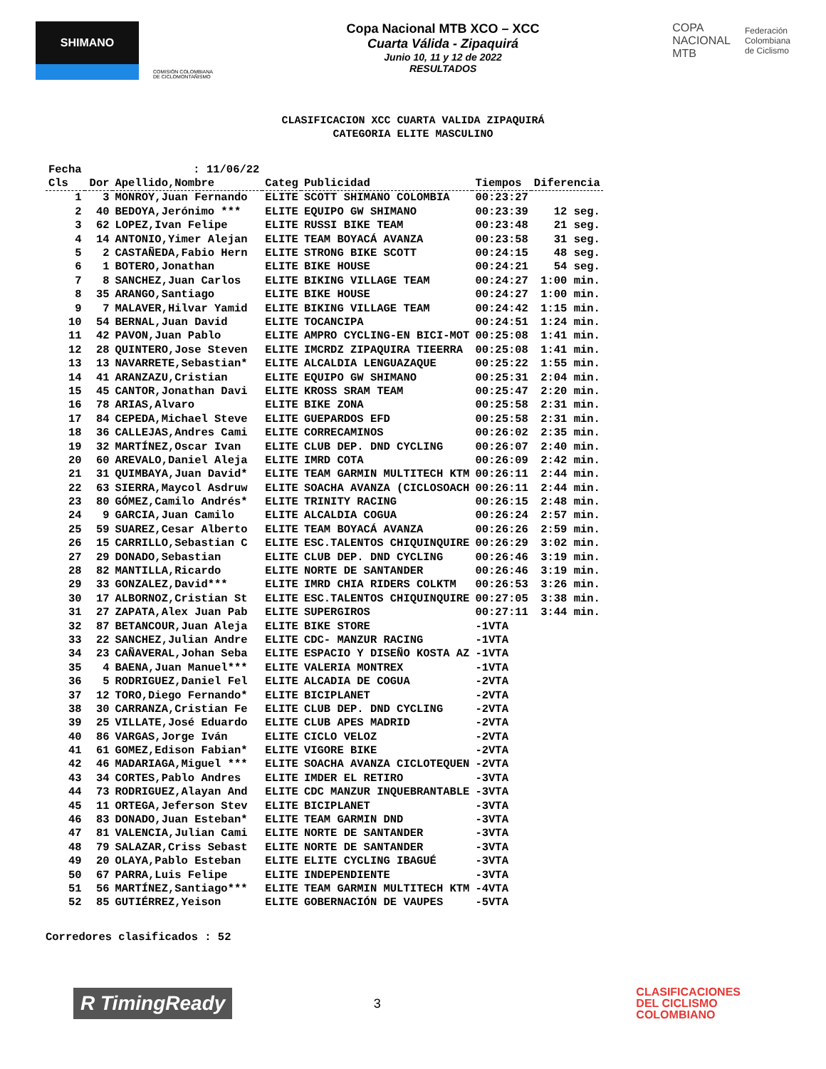SHIMANO
COMISIÓN COLOMBIANA DE CICLOMONTAÑISMO
Copa Nacional MTB XCO – XCC
Cuarta Válida - Zipaquirá
Junio 10, 11 y 12 de 2022
RESULTADOS
COPA
NACIONAL
MTB
Federación
Colombiana
de Ciclismo
CLASIFICACION XCC CUARTA VALIDA ZIPAQUIRÁ
CATEGORIA ELITE MASCULINO
| Fecha | : 11/06/22 | | | | | |
| --- | --- | --- | --- | --- | --- | --- |
| Cls | Dor | Apellido,Nombre | Categ | Publicidad | Tiempos | Diferencia |
| 1 | 3 | MONROY,Juan Fernando | ELITE | SCOTT SHIMANO COLOMBIA | 00:23:27 | |
| 2 | 40 | BEDOYA,Jerónimo *** | ELITE | EQUIPO GW SHIMANO | 00:23:39 | 12 seg. |
| 3 | 62 | LOPEZ,Ivan Felipe | ELITE | RUSSI BIKE TEAM | 00:23:48 | 21 seg. |
| 4 | 14 | ANTONIO,Yimer Alejan | ELITE | TEAM BOYACÁ AVANZA | 00:23:58 | 31 seg. |
| 5 | 2 | CASTAÑEDA,Fabio Hern | ELITE | STRONG BIKE SCOTT | 00:24:15 | 48 seg. |
| 6 | 1 | BOTERO,Jonathan | ELITE | BIKE HOUSE | 00:24:21 | 54 seg. |
| 7 | 8 | SANCHEZ,Juan Carlos | ELITE | BIKING VILLAGE TEAM | 00:24:27 | 1:00 min. |
| 8 | 35 | ARANGO,Santiago | ELITE | BIKE HOUSE | 00:24:27 | 1:00 min. |
| 9 | 7 | MALAVER,Hilvar Yamid | ELITE | BIKING VILLAGE TEAM | 00:24:42 | 1:15 min. |
| 10 | 54 | BERNAL,Juan David | ELITE | TOCANCIPA | 00:24:51 | 1:24 min. |
| 11 | 42 | PAVON,Juan Pablo | ELITE | AMPRO CYCLING-EN BICI-MOT | 00:25:08 | 1:41 min. |
| 12 | 28 | QUINTERO,Jose Steven | ELITE | IMCRDZ ZIPAQUIRA TIEERRA | 00:25:08 | 1:41 min. |
| 13 | 13 | NAVARRETE,Sebastian* | ELITE | ALCALDIA LENGUAZAQUE | 00:25:22 | 1:55 min. |
| 14 | 41 | ARANZAZU,Cristian | ELITE | EQUIPO GW SHIMANO | 00:25:31 | 2:04 min. |
| 15 | 45 | CANTOR,Jonathan Davi | ELITE | KROSS SRAM TEAM | 00:25:47 | 2:20 min. |
| 16 | 78 | ARIAS,Alvaro | ELITE | BIKE ZONA | 00:25:58 | 2:31 min. |
| 17 | 84 | CEPEDA,Michael Steve | ELITE | GUEPARDOS EFD | 00:25:58 | 2:31 min. |
| 18 | 36 | CALLEJAS,Andres Cami | ELITE | CORRECAMINOS | 00:26:02 | 2:35 min. |
| 19 | 32 | MARTÍNEZ,Oscar Ivan | ELITE | CLUB DEP. DND CYCLING | 00:26:07 | 2:40 min. |
| 20 | 60 | AREVALO,Daniel Aleja | ELITE | IMRD COTA | 00:26:09 | 2:42 min. |
| 21 | 31 | QUIMBAYA,Juan David* | ELITE | TEAM GARMIN MULTITECH KTM | 00:26:11 | 2:44 min. |
| 22 | 63 | SIERRA,Maycol Asdruw | ELITE | SOACHA AVANZA (CICLOSOACH | 00:26:11 | 2:44 min. |
| 23 | 80 | GÓMEZ,Camilo Andrés* | ELITE | TRINITY RACING | 00:26:15 | 2:48 min. |
| 24 | 9 | GARCIA,Juan Camilo | ELITE | ALCALDIA COGUA | 00:26:24 | 2:57 min. |
| 25 | 59 | SUAREZ,Cesar Alberto | ELITE | TEAM BOYACÁ AVANZA | 00:26:26 | 2:59 min. |
| 26 | 15 | CARRILLO,Sebastian C | ELITE | ESC.TALENTOS CHIQUINQUIRE | 00:26:29 | 3:02 min. |
| 27 | 29 | DONADO,Sebastian | ELITE | CLUB DEP. DND CYCLING | 00:26:46 | 3:19 min. |
| 28 | 82 | MANTILLA,Ricardo | ELITE | NORTE DE SANTANDER | 00:26:46 | 3:19 min. |
| 29 | 33 | GONZALEZ,David*** | ELITE | IMRD CHIA RIDERS COLKTM | 00:26:53 | 3:26 min. |
| 30 | 17 | ALBORNOZ,Cristian St | ELITE | ESC.TALENTOS CHIQUINQUIRE | 00:27:05 | 3:38 min. |
| 31 | 27 | ZAPATA,Alex Juan Pab | ELITE | SUPERGIROS | 00:27:11 | 3:44 min. |
| 32 | 87 | BETANCOUR,Juan Aleja | ELITE | BIKE STORE | -1VTA | |
| 33 | 22 | SANCHEZ,Julian Andre | ELITE | CDC- MANZUR RACING | -1VTA | |
| 34 | 23 | CAÑAVERAL,Johan Seba | ELITE | ESPACIO Y DISEÑO KOSTA AZ | -1VTA | |
| 35 | 4 | BAENA,Juan Manuel*** | ELITE | VALERIA MONTREX | -1VTA | |
| 36 | 5 | RODRIGUEZ,Daniel Fel | ELITE | ALCADIA DE COGUA | -2VTA | |
| 37 | 12 | TORO,Diego Fernando* | ELITE | BICIPLANET | -2VTA | |
| 38 | 30 | CARRANZA,Cristian Fe | ELITE | CLUB DEP. DND CYCLING | -2VTA | |
| 39 | 25 | VILLATE,José Eduardo | ELITE | CLUB APES MADRID | -2VTA | |
| 40 | 86 | VARGAS,Jorge Iván | ELITE | CICLO VELOZ | -2VTA | |
| 41 | 61 | GOMEZ,Edison Fabian* | ELITE | VIGORE BIKE | -2VTA | |
| 42 | 46 | MADARIAGA,Miguel *** | ELITE | SOACHA AVANZA CICLOTEQUEN | -2VTA | |
| 43 | 34 | CORTES,Pablo Andres | ELITE | IMDER EL RETIRO | -3VTA | |
| 44 | 73 | RODRIGUEZ,Alayan And | ELITE | CDC MANZUR INQUEBRANTABLE | -3VTA | |
| 45 | 11 | ORTEGA,Jeferson Stev | ELITE | BICIPLANET | -3VTA | |
| 46 | 83 | DONADO,Juan Esteban* | ELITE | TEAM GARMIN DND | -3VTA | |
| 47 | 81 | VALENCIA,Julian Cami | ELITE | NORTE DE SANTANDER | -3VTA | |
| 48 | 79 | SALAZAR,Criss Sebast | ELITE | NORTE DE SANTANDER | -3VTA | |
| 49 | 20 | OLAYA,Pablo Esteban | ELITE | ELITE CYCLING IBAGUÉ | -3VTA | |
| 50 | 67 | PARRA,Luis Felipe | ELITE | INDEPENDIENTE | -3VTA | |
| 51 | 56 | MARTÍNEZ,Santiago*** | ELITE | TEAM GARMIN MULTITECH KTM | -4VTA | |
| 52 | 85 | GUTIÉRREZ,Yeison | ELITE | GOBERNACIÓN DE VAUPES | -5VTA | |
Corredores clasificados : 52
R TimingReady
3
CLASIFICACIONES
DEL CICLISMO
COLOMBIANO